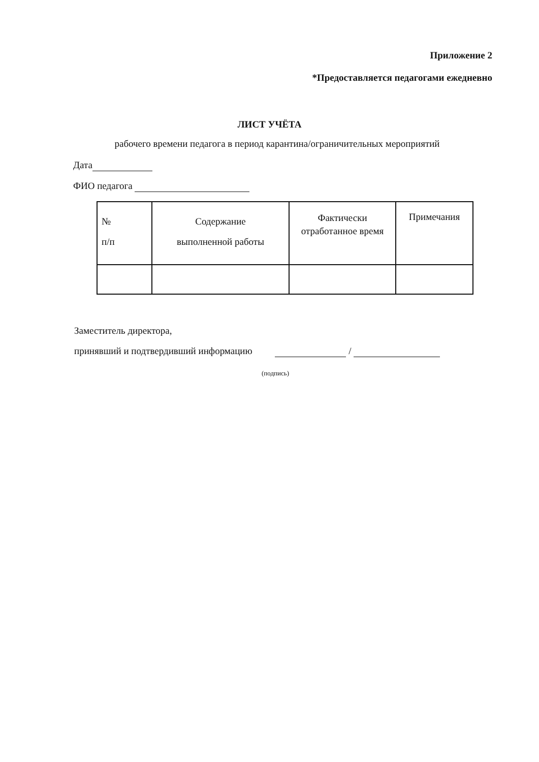Приложение 2
*Предоставляется педагогами ежедневно
ЛИСТ УЧЁТА
рабочего времени педагога в период карантина/ограничительных мероприятий
Дата
ФИО педагога
| № п/п | Содержание выполненной работы | Фактически отработанное время | Примечания |
| --- | --- | --- | --- |
Заместитель директора,
принявший и подтвердивший информацию /
(подпись)